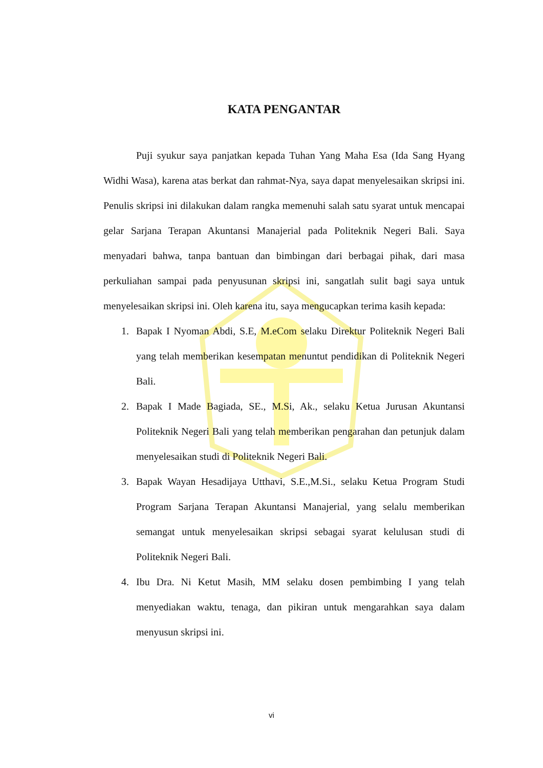KATA PENGANTAR
Puji syukur saya panjatkan kepada Tuhan Yang Maha Esa (Ida Sang Hyang Widhi Wasa), karena atas berkat dan rahmat-Nya, saya dapat menyelesaikan skripsi ini. Penulis skripsi ini dilakukan dalam rangka memenuhi salah satu syarat untuk mencapai gelar Sarjana Terapan Akuntansi Manajerial pada Politeknik Negeri Bali. Saya menyadari bahwa, tanpa bantuan dan bimbingan dari berbagai pihak, dari masa perkuliahan sampai pada penyusunan skripsi ini, sangatlah sulit bagi saya untuk menyelesaikan skripsi ini. Oleh karena itu, saya mengucapkan terima kasih kepada:
1. Bapak I Nyoman Abdi, S.E, M.eCom selaku Direktur Politeknik Negeri Bali yang telah memberikan kesempatan menuntut pendidikan di Politeknik Negeri Bali.
2. Bapak I Made Bagiada, SE., M.Si, Ak., selaku Ketua Jurusan Akuntansi Politeknik Negeri Bali yang telah memberikan pengarahan dan petunjuk dalam menyelesaikan studi di Politeknik Negeri Bali.
3. Bapak Wayan Hesadijaya Utthavi, S.E.,M.Si., selaku Ketua Program Studi Program Sarjana Terapan Akuntansi Manajerial, yang selalu memberikan semangat untuk menyelesaikan skripsi sebagai syarat kelulusan studi di Politeknik Negeri Bali.
4. Ibu Dra. Ni Ketut Masih, MM selaku dosen pembimbing I yang telah menyediakan waktu, tenaga, dan pikiran untuk mengarahkan saya dalam menyusun skripsi ini.
vi